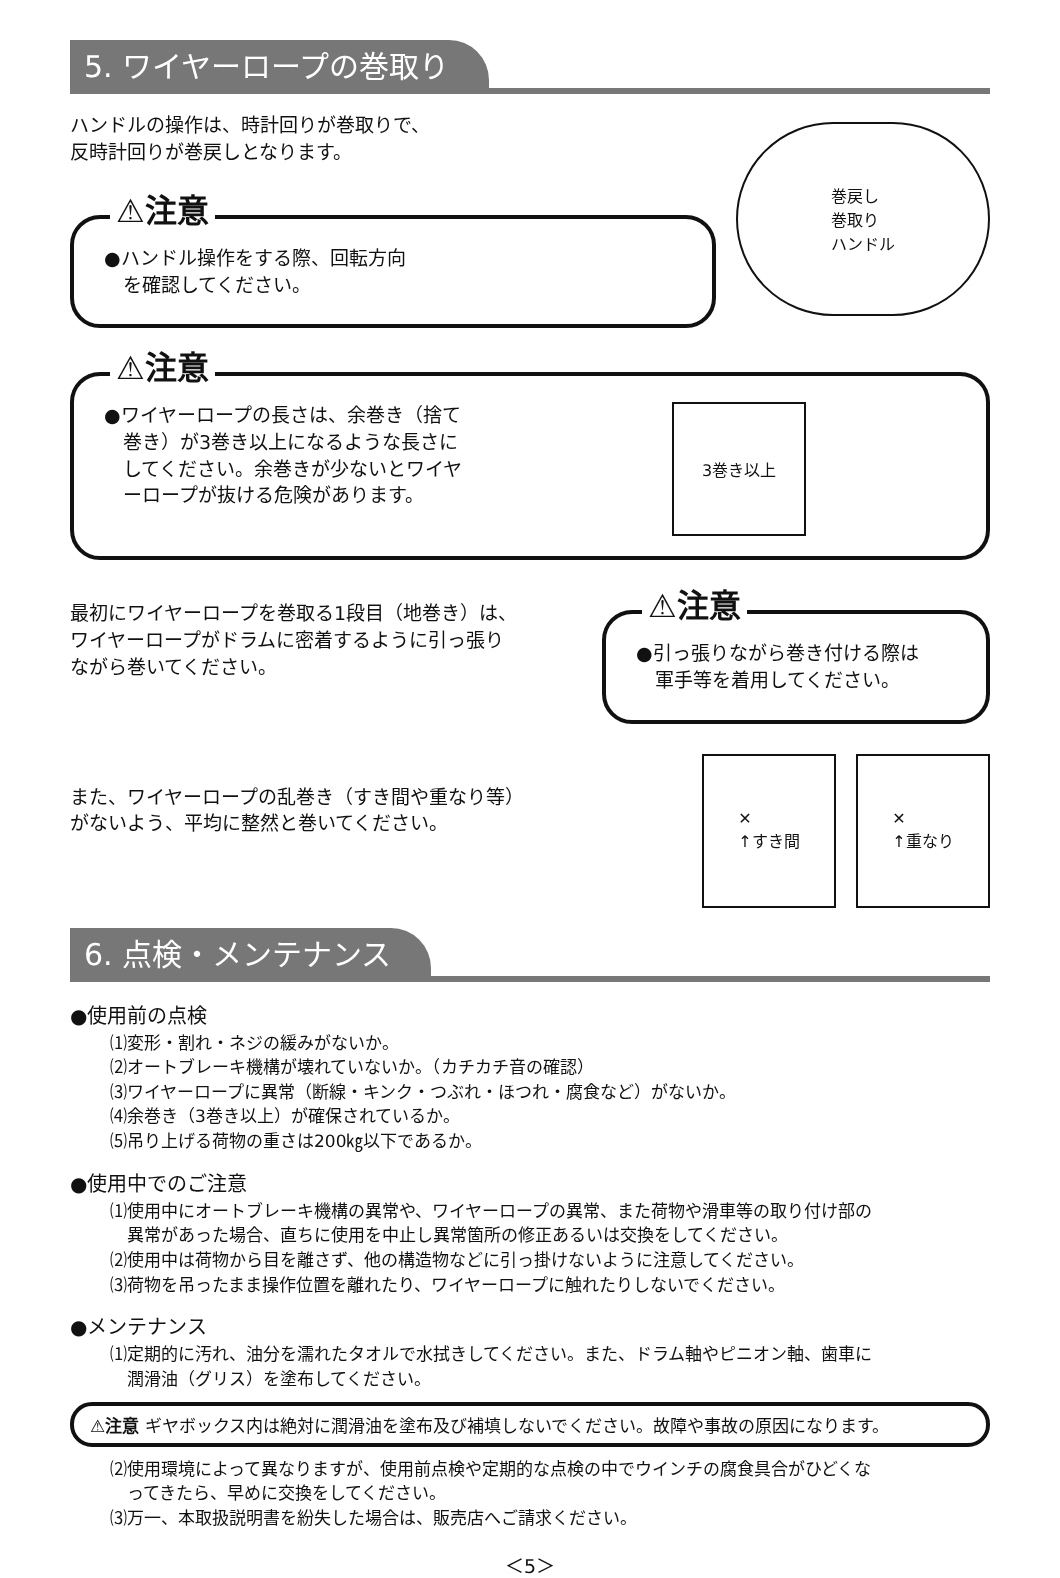5. ワイヤーロープの巻取り
ハンドルの操作は、時計回りが巻取りで、
反時計回りが巻戻しとなります。
⚠注意
●ハンドル操作をする際、回転方向
　を確認してください。
巻戻し
巻取り
ハンドル
⚠注意
●ワイヤーロープの長さは、余巻き（捨て
　巻き）が3巻き以上になるような長さに
　してください。余巻きが少ないとワイヤ
　ーロープが抜ける危険があります。
3巻き以上
最初にワイヤーロープを巻取る1段目（地巻き）は、
ワイヤーロープがドラムに密着するように引っ張り
ながら巻いてください。
⚠注意
●引っ張りながら巻き付ける際は
　軍手等を着用してください。
また、ワイヤーロープの乱巻き（すき間や重なり等）
がないよう、平均に整然と巻いてください。
✕
↑すき間
✕
↑重なり
6. 点検・メンテナンス
●使用前の点検
⑴変形・割れ・ネジの緩みがないか。
⑵オートブレーキ機構が壊れていないか。（カチカチ音の確認）
⑶ワイヤーロープに異常（断線・キンク・つぶれ・ほつれ・腐食など）がないか。
⑷余巻き（3巻き以上）が確保されているか。
⑸吊り上げる荷物の重さは200㎏以下であるか。
●使用中でのご注意
⑴使用中にオートブレーキ機構の異常や、ワイヤーロープの異常、また荷物や滑車等の取り付け部の
　異常があった場合、直ちに使用を中止し異常箇所の修正あるいは交換をしてください。
⑵使用中は荷物から目を離さず、他の構造物などに引っ掛けないように注意してください。
⑶荷物を吊ったまま操作位置を離れたり、ワイヤーロープに触れたりしないでください。
●メンテナンス
⑴定期的に汚れ、油分を濡れたタオルで水拭きしてください。また、ドラム軸やピニオン軸、歯車に
　潤滑油（グリス）を塗布してください。
⚠注意 ギヤボックス内は絶対に潤滑油を塗布及び補填しないでください。故障や事故の原因になります。
⑵使用環境によって異なりますが、使用前点検や定期的な点検の中でウインチの腐食具合がひどくな
　ってきたら、早めに交換をしてください。
⑶万一、本取扱説明書を紛失した場合は、販売店へご請求ください。
＜5＞